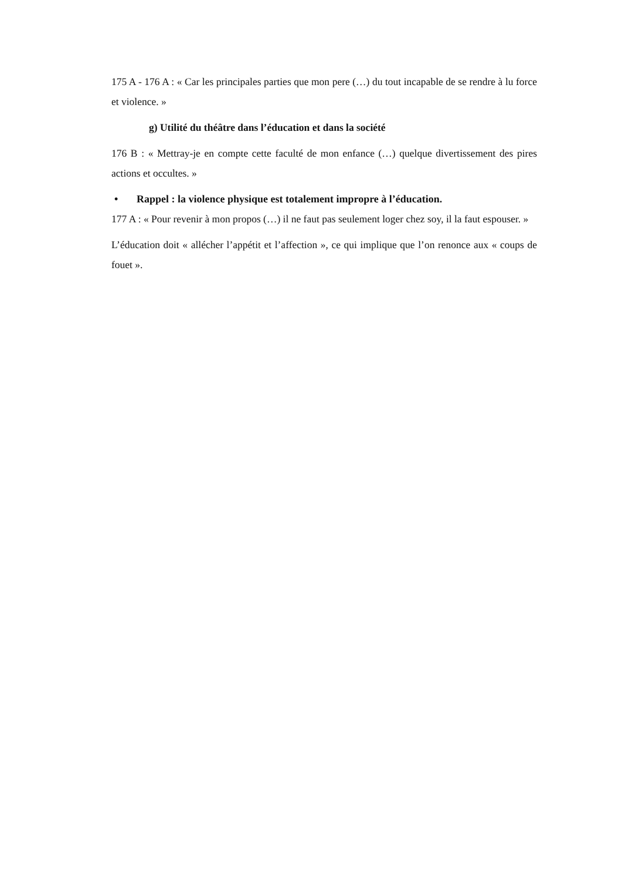175 A - 176 A : « Car les principales parties que mon pere (…) du tout incapable de se rendre à lu force et violence. »
g) Utilité du théâtre dans l’éducation et dans la société
176 B : « Mettray-je en compte cette faculté de mon enfance (…) quelque divertissement des pires actions et occultes. »
• Rappel : la violence physique est totalement impropre à l’éducation.
177 A : « Pour revenir à mon propos (…) il ne faut pas seulement loger chez soy, il la faut espouser. »
L’éducation doit « allécher l’appétit et l’affection », ce qui implique que l’on renonce aux « coups de fouet ».